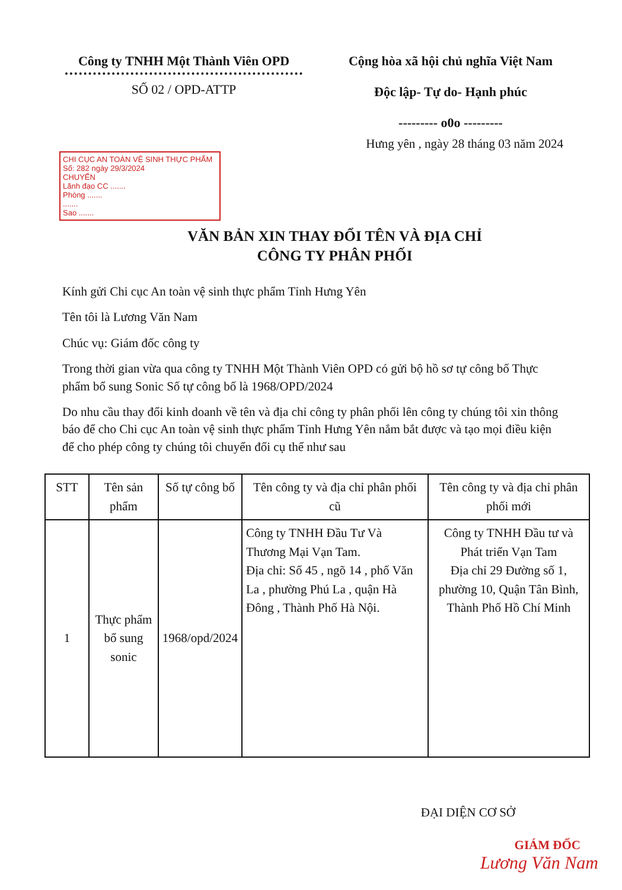Công ty TNHH Một Thành Viên OPD
SỐ 02 / OPD-ATTP
Cộng hòa xã hội chủ nghĩa Việt Nam
Độc lập- Tự do- Hạnh phúc
--------- o0o ---------
Hưng yên , ngày 28 tháng 03 năm 2024
CHI CỤC AN TOÀN VỆ SINH THỰC PHẨM
Số: 282 ngày 29/3/2024
CHUYỂN
Lãnh đạo CC .......
Phòng .......
.......
Sao .......
VĂN BẢN XIN THAY ĐỔI TÊN VÀ ĐỊA CHỈ
CÔNG TY PHÂN PHỐI
Kính gửi Chi cục An toàn vệ sinh thực phẩm Tỉnh Hưng Yên
Tên tôi là Lương Văn Nam
Chúc vụ: Giám đốc công ty
Trong thời gian vừa qua công ty TNHH Một Thành Viên OPD có gửi bộ hồ sơ tự công bố Thực phẩm bổ sung Sonic Số tự công bố là 1968/OPD/2024
Do nhu cầu thay đổi kinh doanh về tên và địa chỉ công ty phân phối lên công ty chúng tôi xin thông báo để cho Chi cục An toàn vệ sinh thực phẩm Tỉnh Hưng Yên nắm bắt được và tạo mọi điều kiện để cho phép công ty chúng tôi chuyển đổi cụ thể như sau
| STT | Tên sản phẩm | Số tự công bố | Tên công ty và địa chỉ phân phối cũ | Tên công ty và địa chỉ phân phối mới |
| --- | --- | --- | --- | --- |
| 1 | Thực phẩm bổ sung sonic | 1968/opd/2024 | Công ty TNHH Đầu Tư Và Thương Mại Vạn Tam. Địa chỉ: Số 45 , ngõ 14 , phố Văn La , phường Phú La , quận Hà Đông , Thành Phố Hà Nội. | Công ty TNHH Đầu tư và Phát triển Vạn Tam Địa chỉ 29 Đường số 1, phường 10, Quận Tân Bình, Thành Phố Hồ Chí Minh |
ĐẠI DIỆN CƠ SỞ
GIÁM ĐỐC
Lương Văn Nam